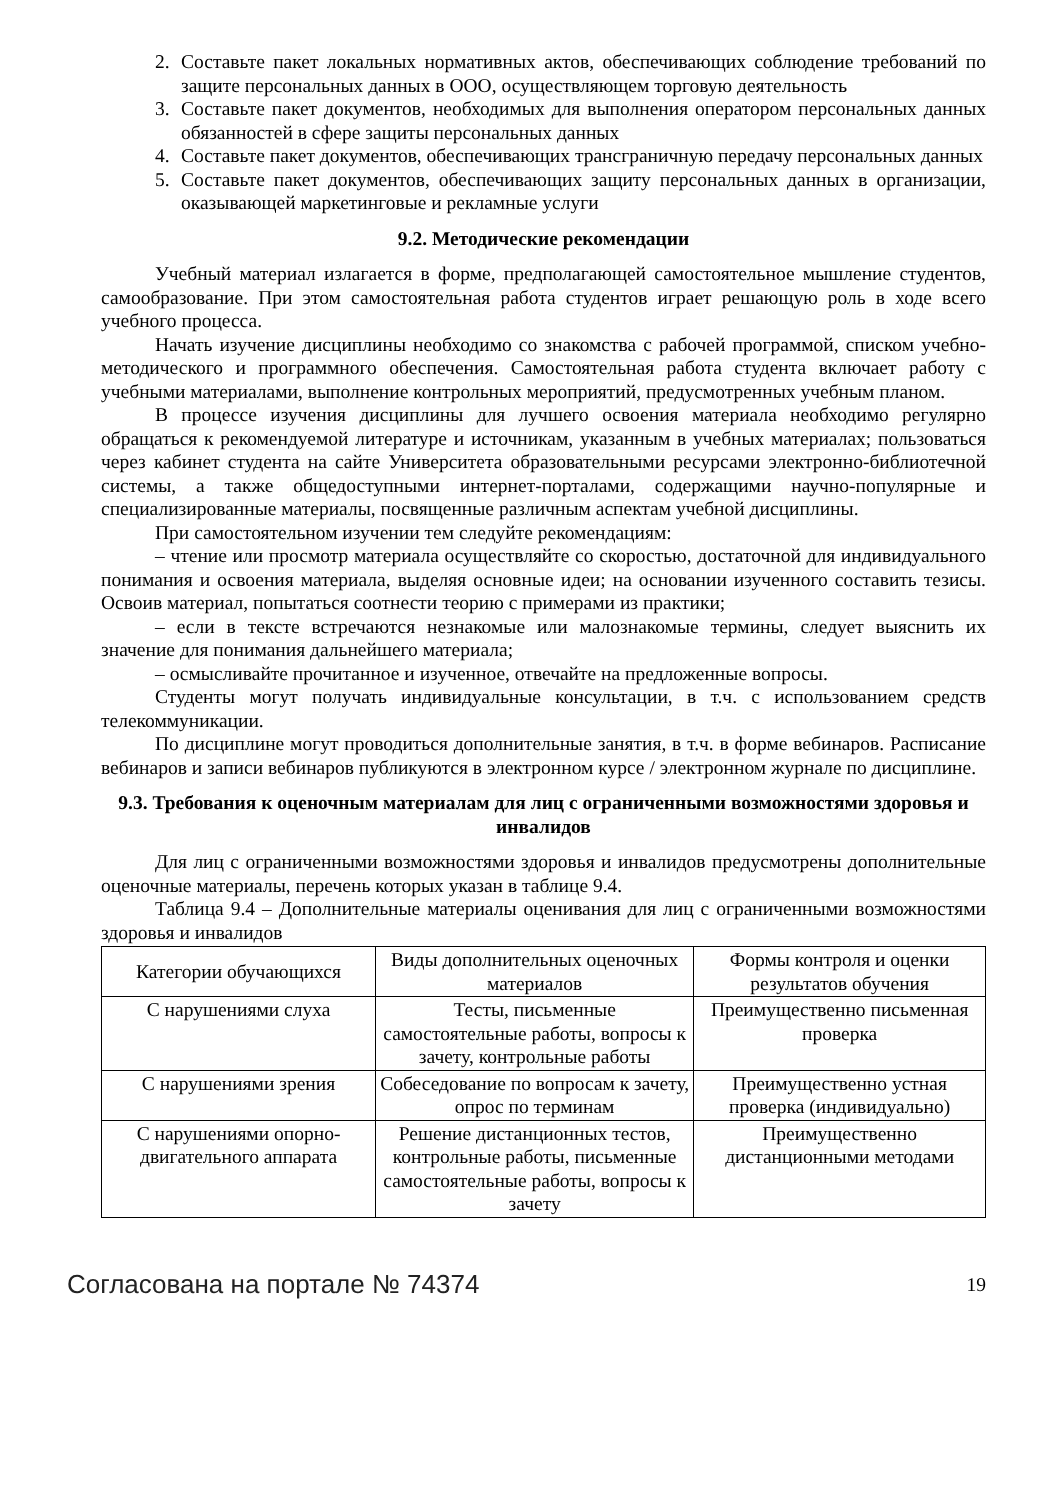2. Составьте пакет локальных нормативных актов, обеспечивающих соблюдение требований по защите персональных данных в ООО, осуществляющем торговую деятельность
3. Составьте пакет документов, необходимых для выполнения оператором персональных данных обязанностей в сфере защиты персональных данных
4. Составьте пакет документов, обеспечивающих трансграничную передачу персональных данных
5. Составьте пакет документов, обеспечивающих защиту персональных данных в организации, оказывающей маркетинговые и рекламные услуги
9.2. Методические рекомендации
Учебный материал излагается в форме, предполагающей самостоятельное мышление студентов, самообразование. При этом самостоятельная работа студентов играет решающую роль в ходе всего учебного процесса.
Начать изучение дисциплины необходимо со знакомства с рабочей программой, списком учебно-методического и программного обеспечения. Самостоятельная работа студента включает работу с учебными материалами, выполнение контрольных мероприятий, предусмотренных учебным планом.
В процессе изучения дисциплины для лучшего освоения материала необходимо регулярно обращаться к рекомендуемой литературе и источникам, указанным в учебных материалах; пользоваться через кабинет студента на сайте Университета образовательными ресурсами электронно-библиотечной системы, а также общедоступными интернет-порталами, содержащими научно-популярные и специализированные материалы, посвященные различным аспектам учебной дисциплины.
При самостоятельном изучении тем следуйте рекомендациям:
– чтение или просмотр материала осуществляйте со скоростью, достаточной для индивидуального понимания и освоения материала, выделяя основные идеи; на основании изученного составить тезисы. Освоив материал, попытаться соотнести теорию с примерами из практики;
– если в тексте встречаются незнакомые или малознакомые термины, следует выяснить их значение для понимания дальнейшего материала;
– осмысливайте прочитанное и изученное, отвечайте на предложенные вопросы.
Студенты могут получать индивидуальные консультации, в т.ч. с использованием средств телекоммуникации.
По дисциплине могут проводиться дополнительные занятия, в т.ч. в форме вебинаров. Расписание вебинаров и записи вебинаров публикуются в электронном курсе / электронном журнале по дисциплине.
9.3. Требования к оценочным материалам для лиц с ограниченными возможностями здоровья и инвалидов
Для лиц с ограниченными возможностями здоровья и инвалидов предусмотрены дополнительные оценочные материалы, перечень которых указан в таблице 9.4.
Таблица 9.4 – Дополнительные материалы оценивания для лиц с ограниченными возможностями здоровья и инвалидов
| Категории обучающихся | Виды дополнительных оценочных материалов | Формы контроля и оценки результатов обучения |
| С нарушениями слуха | Тесты, письменные самостоятельные работы, вопросы к зачету, контрольные работы | Преимущественно письменная проверка |
| С нарушениями зрения | Собеседование по вопросам к зачету, опрос по терминам | Преимущественно устная проверка (индивидуально) |
| С нарушениями опорно-двигательного аппарата | Решение дистанционных тестов, контрольные работы, письменные самостоятельные работы, вопросы к зачету | Преимущественно дистанционными методами |
Согласована на портале № 74374 19